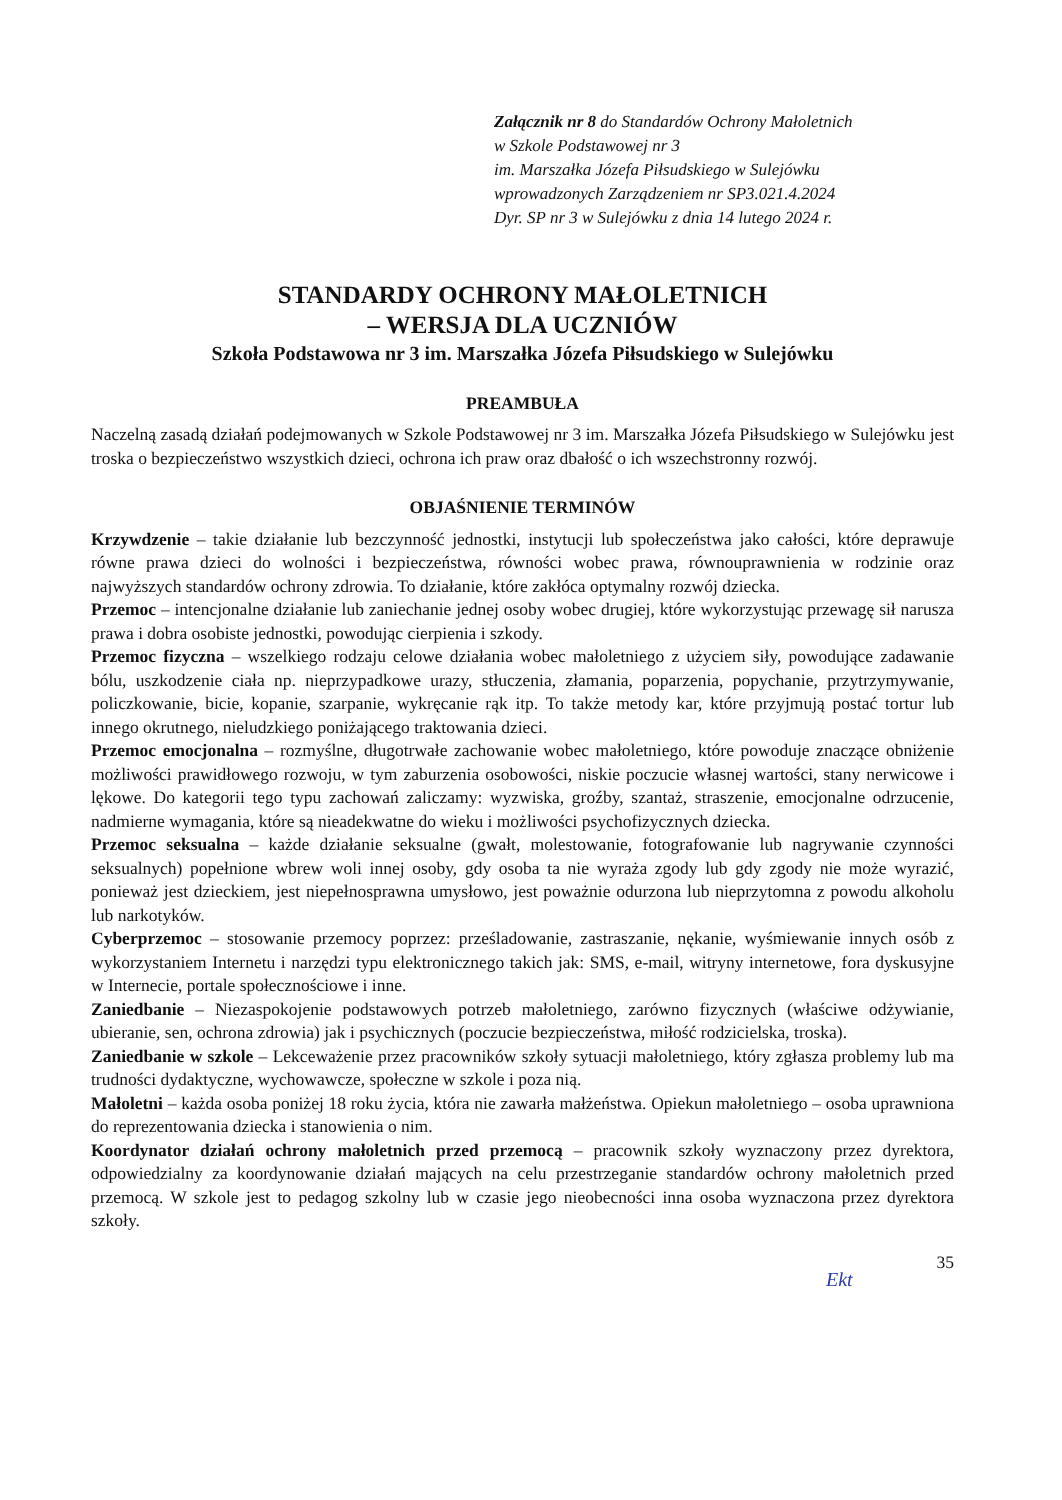Załącznik nr 8 do Standardów Ochrony Małoletnich
w Szkole Podstawowej nr 3
im. Marszałka Józefa Piłsudskiego w Sulejówku
wprowadzonych Zarządzeniem nr SP3.021.4.2024
Dyr. SP nr 3 w Sulejówku z dnia 14 lutego 2024 r.
STANDARDY OCHRONY MAŁOLETNICH
– WERSJA DLA UCZNIÓW
Szkoła Podstawowa nr 3 im. Marszałka Józefa Piłsudskiego w Sulejówku
PREAMBUŁA
Naczelną zasadą działań podejmowanych w Szkole Podstawowej nr 3 im. Marszałka Józefa Piłsudskiego w Sulejówku jest troska o bezpieczeństwo wszystkich dzieci, ochrona ich praw oraz dbałość o ich wszechstronny rozwój.
OBJAŚNIENIE TERMINÓW
Krzywdzenie – takie działanie lub bezczynność jednostki, instytucji lub społeczeństwa jako całości, które deprawuje równe prawa dzieci do wolności i bezpieczeństwa, równości wobec prawa, równouprawnienia w rodzinie oraz najwyższych standardów ochrony zdrowia. To działanie, które zakłóca optymalny rozwój dziecka.
Przemoc – intencjonalne działanie lub zaniechanie jednej osoby wobec drugiej, które wykorzystując przewagę sił narusza prawa i dobra osobiste jednostki, powodując cierpienia i szkody.
Przemoc fizyczna – wszelkiego rodzaju celowe działania wobec małoletniego z użyciem siły, powodujące zadawanie bólu, uszkodzenie ciała np. nieprzypadkowe urazy, stłuczenia, złamania, poparzenia, popychanie, przytrzymywanie, policzkowanie, bicie, kopanie, szarpanie, wykręcanie rąk itp. To także metody kar, które przyjmują postać tortur lub innego okrutnego, nieludzkiego poniżającego traktowania dzieci.
Przemoc emocjonalna – rozmyślne, długotrwałe zachowanie wobec małoletniego, które powoduje znaczące obniżenie możliwości prawidłowego rozwoju, w tym zaburzenia osobowości, niskie poczucie własnej wartości, stany nerwicowe i lękowe. Do kategorii tego typu zachowań zaliczamy: wyzwiska, groźby, szantaż, straszenie, emocjonalne odrzucenie, nadmierne wymagania, które są nieadekwatne do wieku i możliwości psychofizycznych dziecka.
Przemoc seksualna – każde działanie seksualne (gwałt, molestowanie, fotografowanie lub nagrywanie czynności seksualnych) popełnione wbrew woli innej osoby, gdy osoba ta nie wyraża zgody lub gdy zgody nie może wyrazić, ponieważ jest dzieckiem, jest niepełnosprawna umysłowo, jest poważnie odurzona lub nieprzytomna z powodu alkoholu lub narkotyków.
Cyberprzemoc – stosowanie przemocy poprzez: prześladowanie, zastraszanie, nękanie, wyśmiewanie innych osób z wykorzystaniem Internetu i narzędzi typu elektronicznego takich jak: SMS, e-mail, witryny internetowe, fora dyskusyjne w Internecie, portale społecznościowe i inne.
Zaniedbanie – Niezaspokojenie podstawowych potrzeb małoletniego, zarówno fizycznych (właściwe odżywianie, ubieranie, sen, ochrona zdrowia) jak i psychicznych (poczucie bezpieczeństwa, miłość rodzicielska, troska).
Zaniedbanie w szkole – Lekceważenie przez pracowników szkoły sytuacji małoletniego, który zgłasza problemy lub ma trudności dydaktyczne, wychowawcze, społeczne w szkole i poza nią.
Małoletni – każda osoba poniżej 18 roku życia, która nie zawarła małżeństwa. Opiekun małoletniego – osoba uprawniona do reprezentowania dziecka i stanowienia o nim.
Koordynator działań ochrony małoletnich przed przemocą – pracownik szkoły wyznaczony przez dyrektora, odpowiedzialny za koordynowanie działań mających na celu przestrzeganie standardów ochrony małoletnich przed przemocą. W szkole jest to pedagog szkolny lub w czasie jego nieobecności inna osoba wyznaczona przez dyrektora szkoły.
35
Ekt